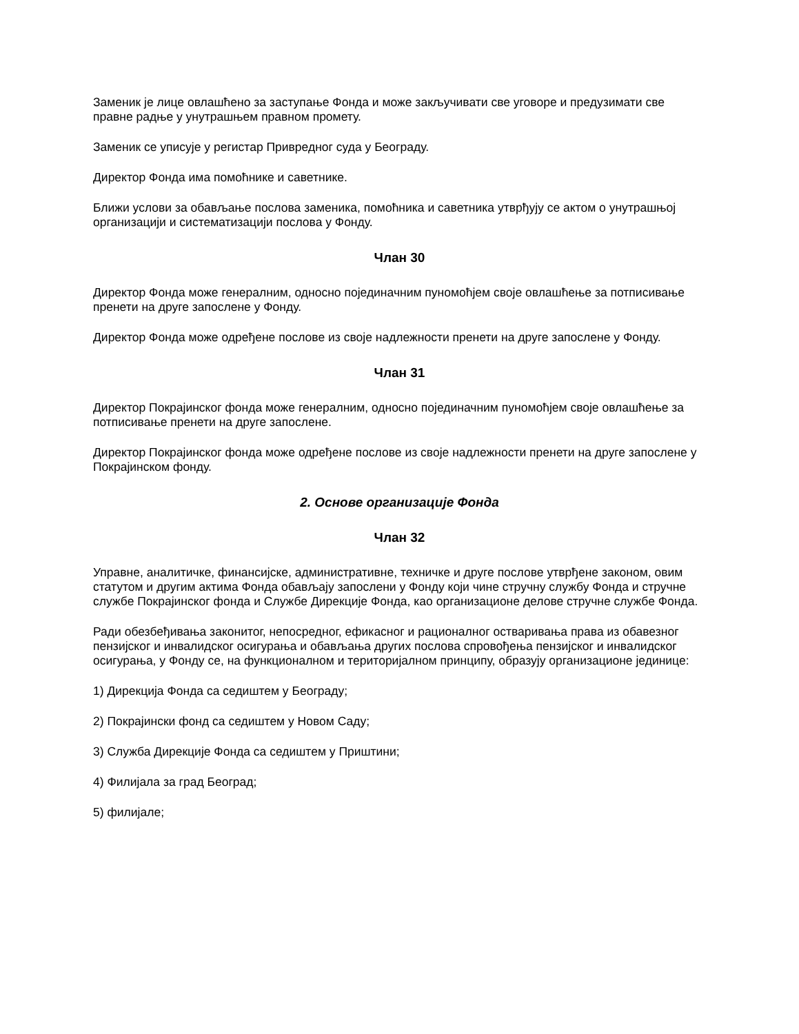Заменик је лице овлашћено за заступање Фонда и може закључивати све уговоре и предузимати све правне радње у унутрашњем правном промету.
Заменик се уписује у регистар Привредног суда у Београду.
Директор Фонда има помоћнике и саветнике.
Ближи услови за обављање послова заменика, помоћника и саветника утврђују се актом о унутрашњој организацији и систематизацији послова у Фонду.
Члан 30
Директор Фонда може генералним, односно појединачним пуномоћјем своје овлашћење за потписивање пренети на друге запослене у Фонду.
Директор Фонда може одређене послове из своје надлежности пренети на друге запослене у Фонду.
Члан 31
Директор Покрајинског фонда може генералним, односно појединачним пуномоћјем своје овлашћење за потписивање пренети на друге запослене.
Директор Покрајинског фонда може одређене послове из своје надлежности пренети на друге запослене у Покрајинском фонду.
2. Основе организације Фонда
Члан 32
Управне, аналитичке, финансијске, административне, техничке и друге послове утврђене законом, овим статутом и другим актима Фонда обављају запослени у Фонду који чине стручну службу Фонда и стручне службе Покрајинског фонда и Службе Дирекције Фонда, као организационе делове стручне службе Фонда.
Ради обезбеђивања законитог, непосредног, ефикасног и рационалног остваривања права из обавезног пензијског и инвалидског осигурања и обављања других послова спровођења пензијског и инвалидског осигурања, у Фонду се, на функционалном и територијалном принципу, образују организационе јединице:
1) Дирекција Фонда са седиштем у Београду;
2) Покрајински фонд са седиштем у Новом Саду;
3) Служба Дирекције Фонда са седиштем у Приштини;
4) Филијала за град Београд;
5) филијале;